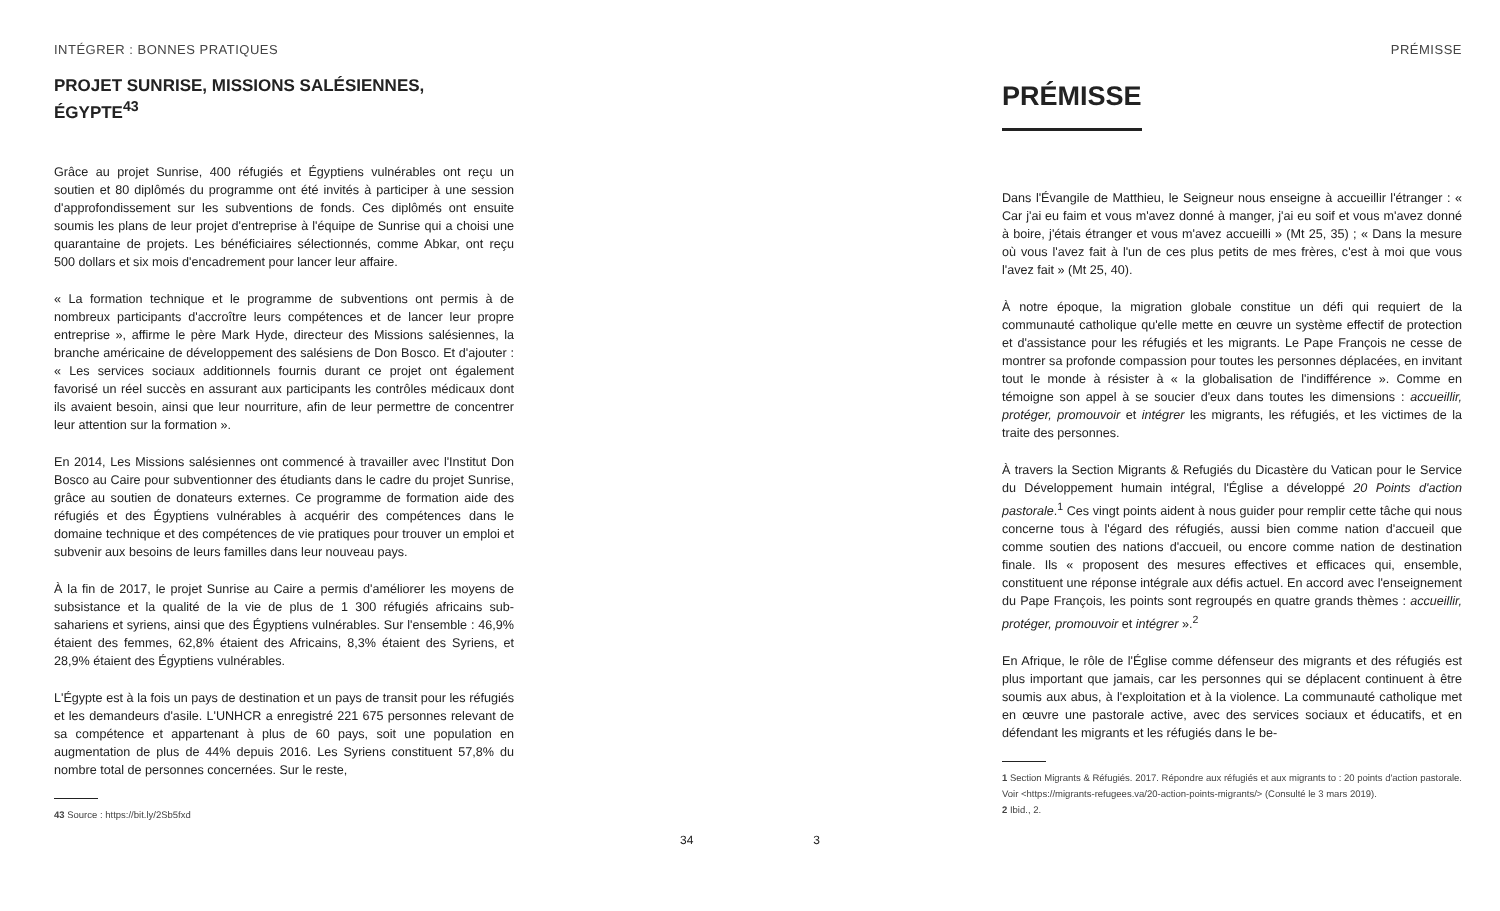INTÉGRER : BONNES PRATIQUES
PROJET SUNRISE, MISSIONS SALÉSIENNES,
ÉGYPTE<sup>43</sup>
Grâce au projet Sunrise, 400 réfugiés et Égyptiens vulnérables ont reçu un soutien et 80 diplômés du programme ont été invités à participer à une session d'approfondissement sur les subventions de fonds. Ces diplômés ont ensuite soumis les plans de leur projet d'entreprise à l'équipe de Sunrise qui a choisi une quarantaine de projets. Les bénéficiaires sélectionnés, comme Abkar, ont reçu 500 dollars et six mois d'encadrement pour lancer leur affaire.
« La formation technique et le programme de subventions ont permis à de nombreux participants d'accroître leurs compétences et de lancer leur propre entreprise », affirme le père Mark Hyde, directeur des Missions salésiennes, la branche américaine de développement des salésiens de Don Bosco. Et d'ajouter : « Les services sociaux additionnels fournis durant ce projet ont également favorisé un réel succès en assurant aux participants les contrôles médicaux dont ils avaient besoin, ainsi que leur nourriture, afin de leur permettre de concentrer leur attention sur la formation ».
En 2014, Les Missions salésiennes ont commencé à travailler avec l'Institut Don Bosco au Caire pour subventionner des étudiants dans le cadre du projet Sunrise, grâce au soutien de donateurs externes. Ce programme de formation aide des réfugiés et des Égyptiens vulnérables à acquérir des compétences dans le domaine technique et des compétences de vie pratiques pour trouver un emploi et subvenir aux besoins de leurs familles dans leur nouveau pays.
À la fin de 2017, le projet Sunrise au Caire a permis d'améliorer les moyens de subsistance et la qualité de la vie de plus de 1 300 réfugiés africains sub-sahariens et syriens, ainsi que des Égyptiens vulnérables. Sur l'ensemble : 46,9% étaient des femmes, 62,8% étaient des Africains, 8,3% étaient des Syriens, et 28,9% étaient des Égyptiens vulnérables.
L'Égypte est à la fois un pays de destination et un pays de transit pour les réfugiés et les demandeurs d'asile. L'UNHCR a enregistré 221 675 personnes relevant de sa compétence et appartenant à plus de 60 pays, soit une population en augmentation de plus de 44% depuis 2016. Les Syriens constituent 57,8% du nombre total de personnes concernées. Sur le reste,
43 Source : https://bit.ly/2Sb5fxd
PRÉMISSE
PRÉMISSE
Dans l'Évangile de Matthieu, le Seigneur nous enseigne à accueillir l'étranger : « Car j'ai eu faim et vous m'avez donné à manger, j'ai eu soif et vous m'avez donné à boire, j'étais étranger et vous m'avez accueilli » (Mt 25, 35) ; « Dans la mesure où vous l'avez fait à l'un de ces plus petits de mes frères, c'est à moi que vous l'avez fait » (Mt 25, 40).
À notre époque, la migration globale constitue un défi qui requiert de la communauté catholique qu'elle mette en œuvre un système effectif de protection et d'assistance pour les réfugiés et les migrants. Le Pape François ne cesse de montrer sa profonde compassion pour toutes les personnes déplacées, en invitant tout le monde à résister à « la globalisation de l'indifférence ». Comme en témoigne son appel à se soucier d'eux dans toutes les dimensions : accueillir, protéger, promouvoir et intégrer les migrants, les réfugiés, et les victimes de la traite des personnes.
À travers la Section Migrants & Refugiés du Dicastère du Vatican pour le Service du Développement humain intégral, l'Église a développé 20 Points d'action pastorale.<sup>1</sup> Ces vingt points aident à nous guider pour remplir cette tâche qui nous concerne tous à l'égard des réfugiés, aussi bien comme nation d'accueil que comme soutien des nations d'accueil, ou encore comme nation de destination finale. Ils « proposent des mesures effectives et efficaces qui, ensemble, constituent une réponse intégrale aux défis actuel. En accord avec l'enseignement du Pape François, les points sont regroupés en quatre grands thèmes : accueillir, protéger, promouvoir et intégrer ».<sup>2</sup>
En Afrique, le rôle de l'Église comme défenseur des migrants et des réfugiés est plus important que jamais, car les personnes qui se déplacent continuent à être soumis aux abus, à l'exploitation et à la violence. La communauté catholique met en œuvre une pastorale active, avec des services sociaux et éducatifs, et en défendant les migrants et les réfugiés dans le be-
1 Section Migrants & Réfugiés. 2017. Répondre aux réfugiés et aux migrants to : 20 points d'action pastorale. Voir <https://migrants-refugees.va/20-action-points-migrants/> (Consulté le 3 mars 2019).
2 Ibid., 2.
34 3